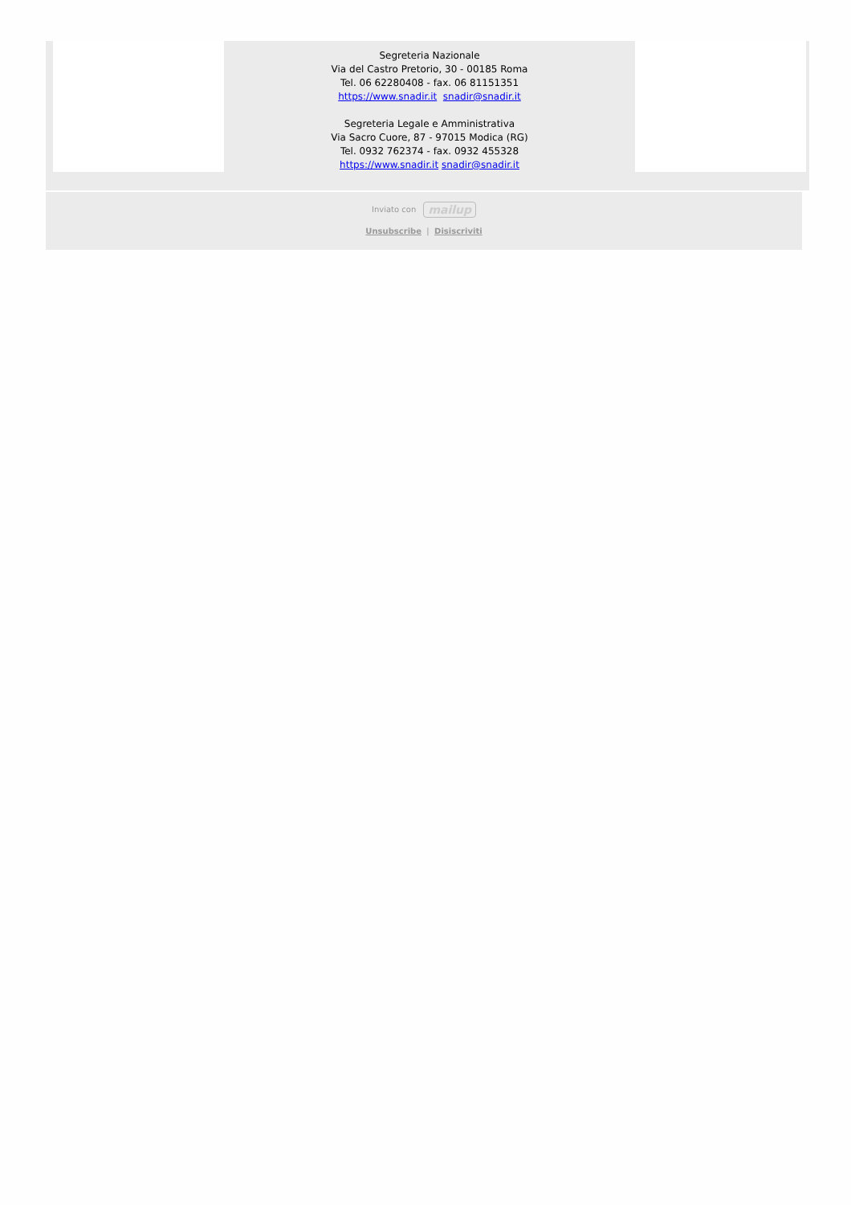Segreteria Nazionale
Via del Castro Pretorio, 30 - 00185 Roma
Tel. 06 62280408 - fax. 06 81151351
https://www.snadir.it snadir@snadir.it
Segreteria Legale e Amministrativa
Via Sacro Cuore, 87 - 97015 Modica (RG)
Tel. 0932 762374 - fax. 0932 455328
https://www.snadir.it snadir@snadir.it
Inviato con mailup
Unsubscribe | Disiscriviti